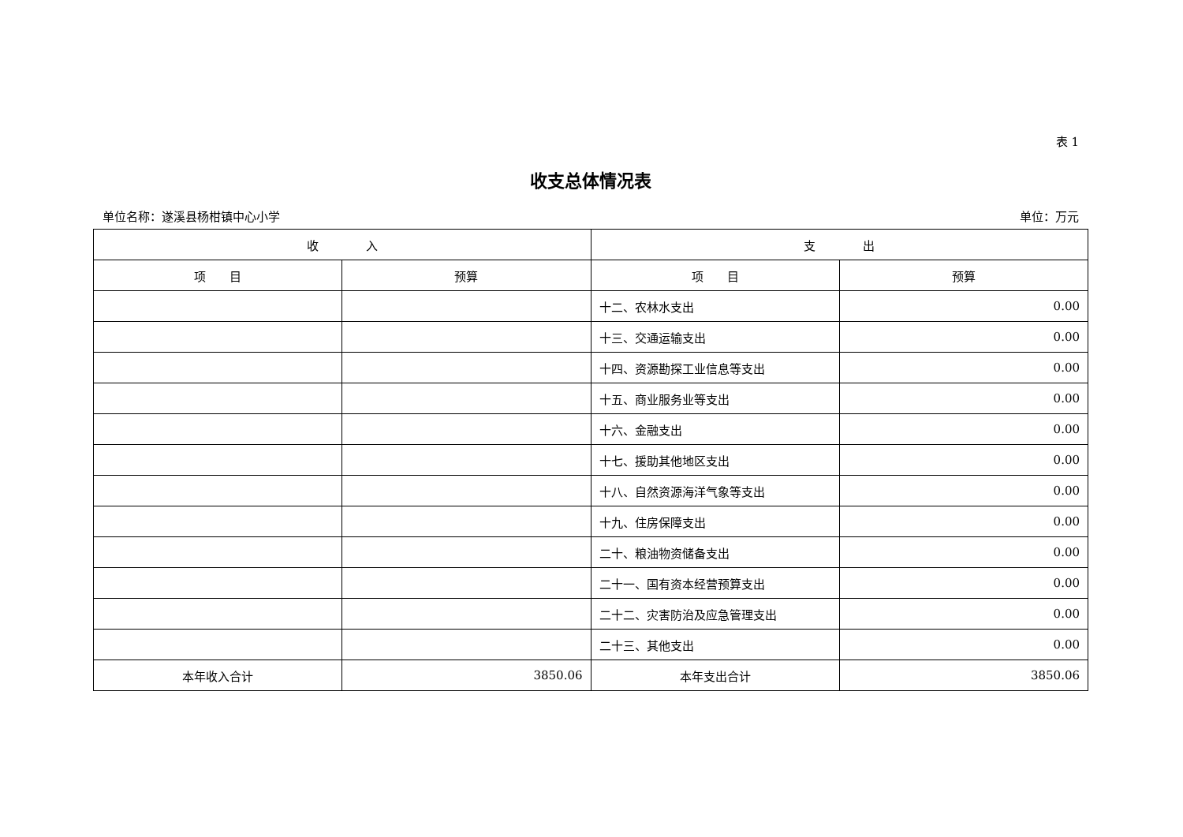表 1
收支总体情况表
单位名称：遂溪县杨柑镇中心小学 单位：万元
| 收 入 | | 支 出 | |
| --- | --- | --- | --- |
| 项 目 | 预算 | 项 目 | 预算 |
| | | 十二、农林水支出 | 0.00 |
| | | 十三、交通运输支出 | 0.00 |
| | | 十四、资源勘探工业信息等支出 | 0.00 |
| | | 十五、商业服务业等支出 | 0.00 |
| | | 十六、金融支出 | 0.00 |
| | | 十七、援助其他地区支出 | 0.00 |
| | | 十八、自然资源海洋气象等支出 | 0.00 |
| | | 十九、住房保障支出 | 0.00 |
| | | 二十、粮油物资储备支出 | 0.00 |
| | | 二十一、国有资本经营预算支出 | 0.00 |
| | | 二十二、灾害防治及应急管理支出 | 0.00 |
| | | 二十三、其他支出 | 0.00 |
| 本年收入合计 | 3850.06 | 本年支出合计 | 3850.06 |